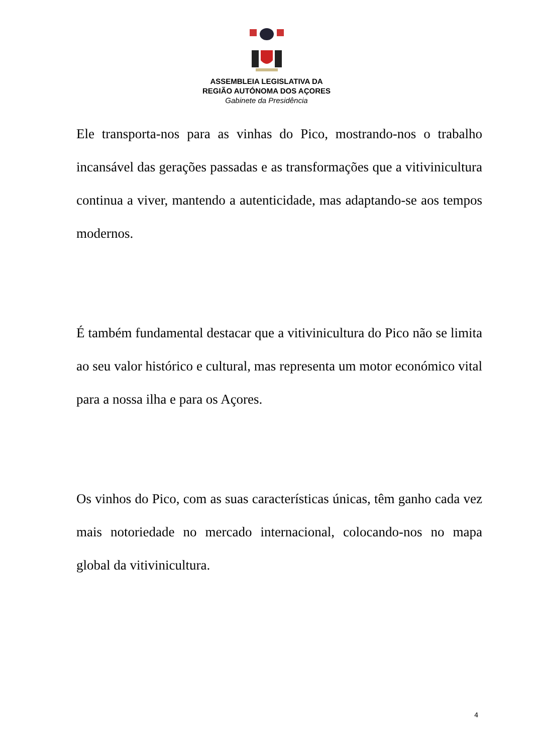ASSEMBLEIA LEGISLATIVA DA
REGIÃO AUTÓNOMA DOS AÇORES
Gabinete da Presidência
Ele transporta-nos para as vinhas do Pico, mostrando-nos o trabalho incansável das gerações passadas e as transformações que a vitivinicultura continua a viver, mantendo a autenticidade, mas adaptando-se aos tempos modernos.
É também fundamental destacar que a vitivinicultura do Pico não se limita ao seu valor histórico e cultural, mas representa um motor económico vital para a nossa ilha e para os Açores.
Os vinhos do Pico, com as suas características únicas, têm ganho cada vez mais notoriedade no mercado internacional, colocando-nos no mapa global da vitivinicultura.
4